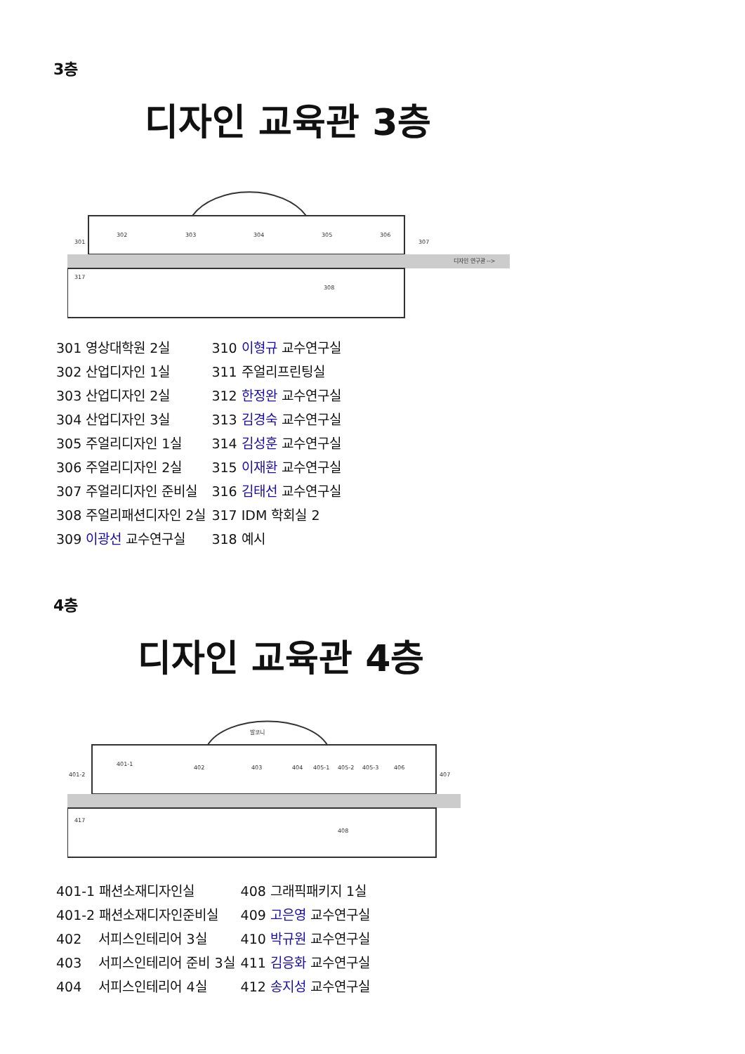3층
디자인 교육관 3층
301
302
303
304
305
306
307
317
308
디자인 연구관 -->
| 301 영상대학원 2실 | 310 이형규 교수연구실 |
| 302 산업디자인 1실 | 311 주얼리프린팅실 |
| 303 산업디자인 2실 | 312 한정완 교수연구실 |
| 304 산업디자인 3실 | 313 김경숙 교수연구실 |
| 305 주얼리디자인 1실 | 314 김성훈 교수연구실 |
| 306 주얼리디자인 2실 | 315 이재환 교수연구실 |
| 307 주얼리디자인 준비실 | 316 김태선 교수연구실 |
| 308 주얼리패션디자인 2실 | 317 IDM 학회실 2 |
| 309 이광선 교수연구실 | 318 예시 |
4층
디자인 교육관 4층
발코니
401-1
401-2
402
403
404
405-1
405-2
405-3
406
407
417
408
| 401-1 패션소재디자인실 | 408 그래픽패키지 1실 |
| 401-2 패션소재디자인준비실 | 409 고은영 교수연구실 |
| 402 서피스인테리어 3실 | 410 박규원 교수연구실 |
| 403 서피스인테리어 준비 3실 | 411 김응화 교수연구실 |
| 404 서피스인테리어 4실 | 412 송지성 교수연구실 |